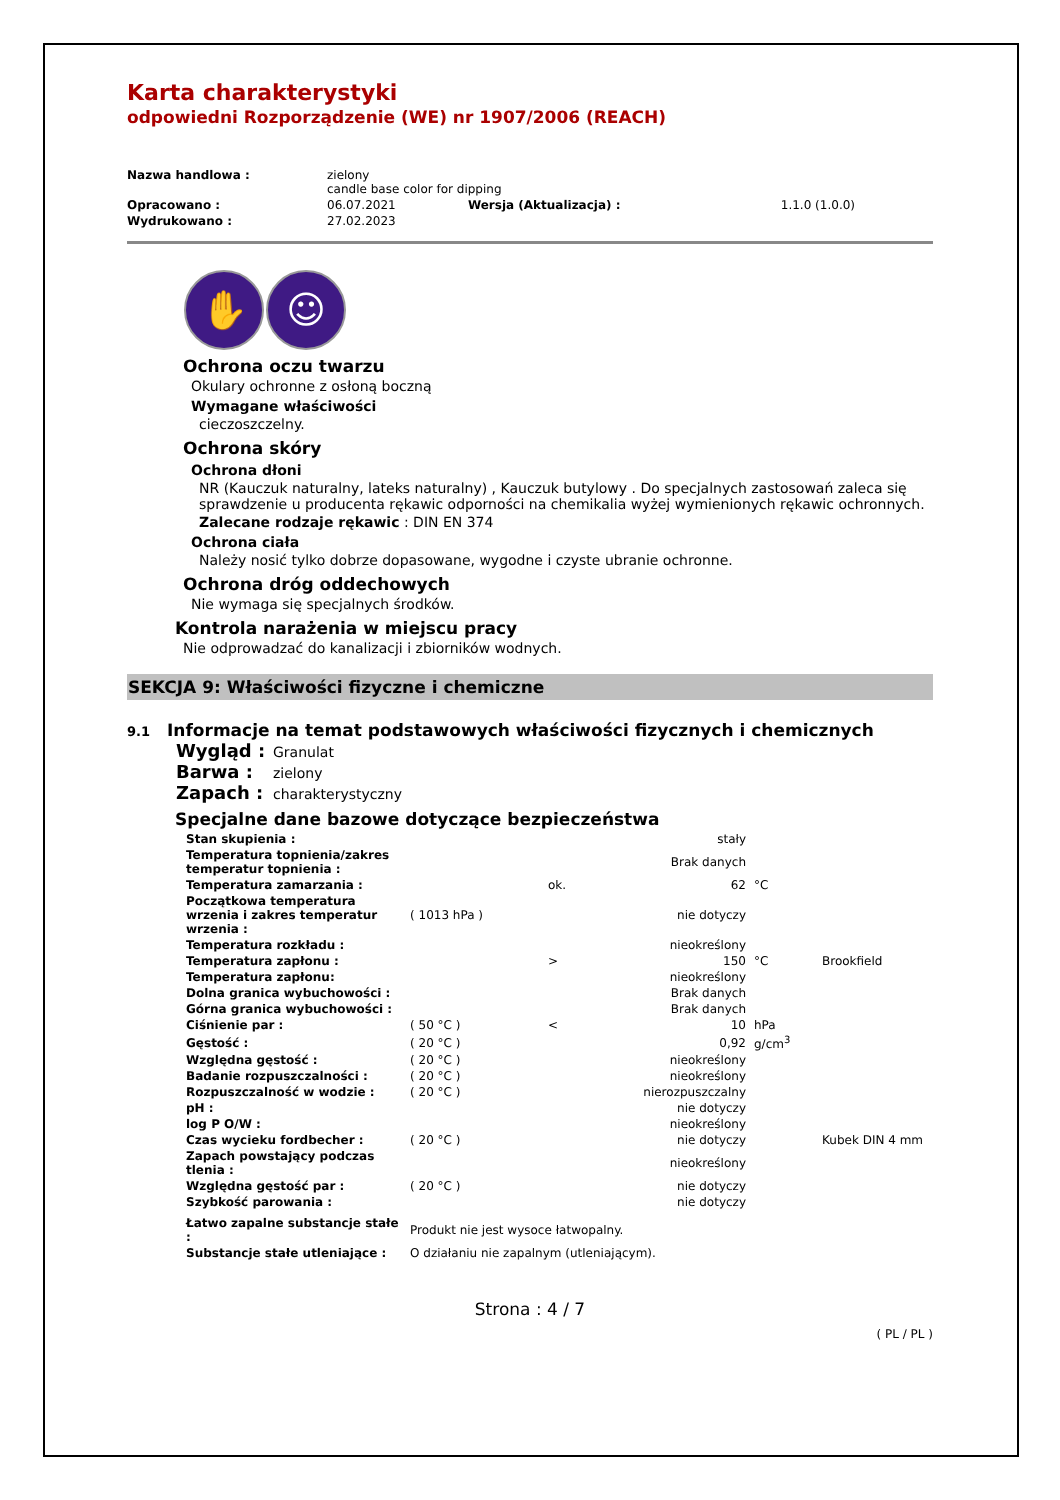Karta charakterystyki
odpowiedni Rozporządzenie (WE) nr 1907/2006 (REACH)
| Nazwa handlowa : | zielony candle base color for dipping | | |
| Opracowano : | 06.07.2021 | Wersja (Aktualizacja) : | 1.1.0 (1.0.0) |
| Wydrukowano : | 27.02.2023 | | |
✋ ☺
Ochrona oczu twarzu
Okulary ochronne z osłoną boczną
Wymagane właściwości
cieczoszczelny.
Ochrona skóry
Ochrona dłoni
NR (Kauczuk naturalny, lateks naturalny) , Kauczuk butylowy . Do specjalnych zastosowań zaleca się sprawdzenie u producenta rękawic odporności na chemikalia wyżej wymienionych rękawic ochronnych.
Zalecane rodzaje rękawic : DIN EN 374
Ochrona ciała
Należy nosić tylko dobrze dopasowane, wygodne i czyste ubranie ochronne.
Ochrona dróg oddechowych
Nie wymaga się specjalnych środków.
Kontrola narażenia w miejscu pracy
Nie odprowadzać do kanalizacji i zbiorników wodnych.
SEKCJA 9: Właściwości fizyczne i chemiczne
9.1 Informacje na temat podstawowych właściwości fizycznych i chemicznych
Wygląd : Granulat
Barwa : zielony
Zapach : charakterystyczny
Specjalne dane bazowe dotyczące bezpieczeństwa
| Stan skupienia : | | | stały | | |
| Temperatura topnienia/zakres temperatur topnienia : | | | Brak danych | | |
| Temperatura zamarzania : | | ok. | 62 | °C | |
| Początkowa temperatura wrzenia i zakres temperatur wrzenia : | ( 1013 hPa ) | | nie dotyczy | | |
| Temperatura rozkładu : | | | nieokreślony | | |
| Temperatura zapłonu : | | > | 150 | °C | Brookfield |
| Temperatura zapłonu: | | | nieokreślony | | |
| Dolna granica wybuchowości : | | | Brak danych | | |
| Górna granica wybuchowości : | | | Brak danych | | |
| Ciśnienie par : | ( 50 °C ) | < | 10 | hPa | |
| Gęstość : | ( 20 °C ) | | 0,92 | g/cm<sup>3</sup> | |
| Względna gęstość : | ( 20 °C ) | | nieokreślony | | |
| Badanie rozpuszczalności : | ( 20 °C ) | | nieokreślony | | |
| Rozpuszczalność w wodzie : | ( 20 °C ) | | nierozpuszczalny | | |
| pH : | | | nie dotyczy | | |
| log P O/W : | | | nieokreślony | | |
| Czas wycieku fordbecher : | ( 20 °C ) | | nie dotyczy | | Kubek DIN 4 mm |
| Zapach powstający podczas tlenia : | | | nieokreślony | | |
| Względna gęstość par : | ( 20 °C ) | | nie dotyczy | | |
| Szybkość parowania : | | | nie dotyczy | | |
| Łatwo zapalne substancje stałe : | Produkt nie jest wysoce łatwopalny. | | | | |
| Substancje stałe utleniające : | O działaniu nie zapalnym (utleniającym). | | | | |
Strona : 4 / 7
( PL / PL )